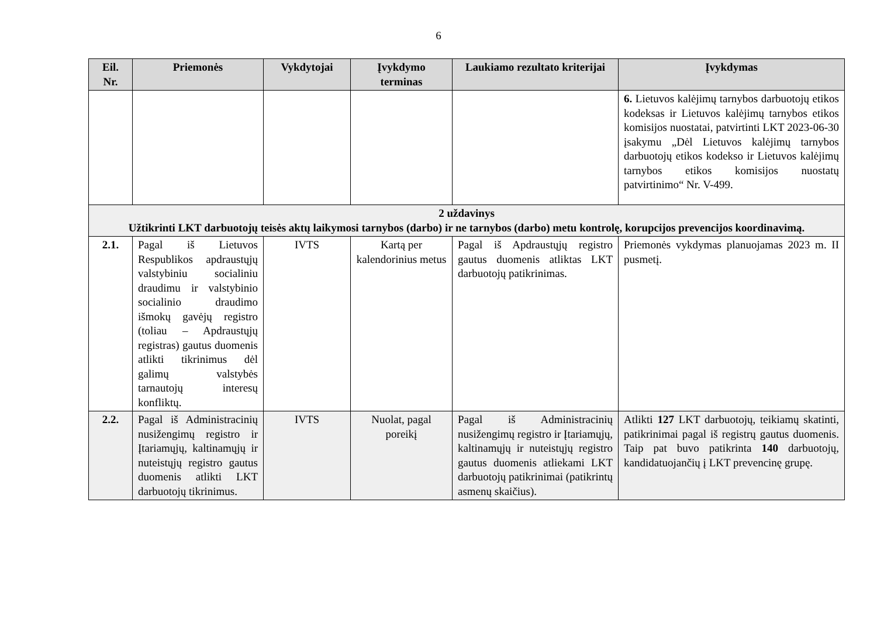6
| Eil. Nr. | Priemonės | Vykdytojai | Įvykdymo terminas | Laukiamo rezultato kriterijai | Įvykdymas |
| --- | --- | --- | --- | --- | --- |
| | | | | | 6. Lietuvos kalėjimų tarnybos darbuotojų etikos kodeksas ir Lietuvos kalėjimų tarnybos etikos komisijos nuostatai, patvirtinti LKT 2023-06-30 įsakymu „Dėl Lietuvos kalėjimų tarnybos darbuotojų etikos kodekso ir Lietuvos kalėjimų tarnybos etikos komisijos nuostatų patvirtinimo“ Nr. V-499. |
| 2 uždavinys Užtikrinti LKT darbuotojų teisės aktų laikymosi tarnybos (darbo) ir ne tarnybos (darbo) metu kontrolę, korupcijos prevencijos koordinavimą. | | | | | |
| 2.1. | Pagal iš Lietuvos Respublikos apdraustųjų valstybiniu socialiniu draudimu ir valstybinio socialinio draudimo išmokų gavėjų registro (toliau – Apdraustųjų registras) gautus duomenis atlikti tikrinimus dėl galimų valstybės tarnautojų interesų konfliktų. | IVTS | Kartą per kalendorinius metus | Pagal iš Apdraustųjų registro gautus duomenis atliktas LKT darbuotojų patikrinimas. | Priemonės vykdymas planuojamas 2023 m. II pusmetį. |
| 2.2. | Pagal iš Administracinių nusižengimų registro ir Įtariamųjų, kaltinamųjų ir nuteistųjų registro gautus duomenis atlikti LKT darbuotojų tikrinimus. | IVTS | Nuolat, pagal poreikį | Pagal iš Administracinių nusižengimų registro ir Įtariamųjų, kaltinamųjų ir nuteistųjų registro gautus duomenis atliekami LKT darbuotojų patikrinimai (patikrintų asmenų skaičius). | Atlikti 127 LKT darbuotojų, teikiamų skatinti, patikrinimai pagal iš registrų gautus duomenis. Taip pat buvo patikrinta 140 darbuotojų, kandidatuojančių į LKT prevencinę grupę. |